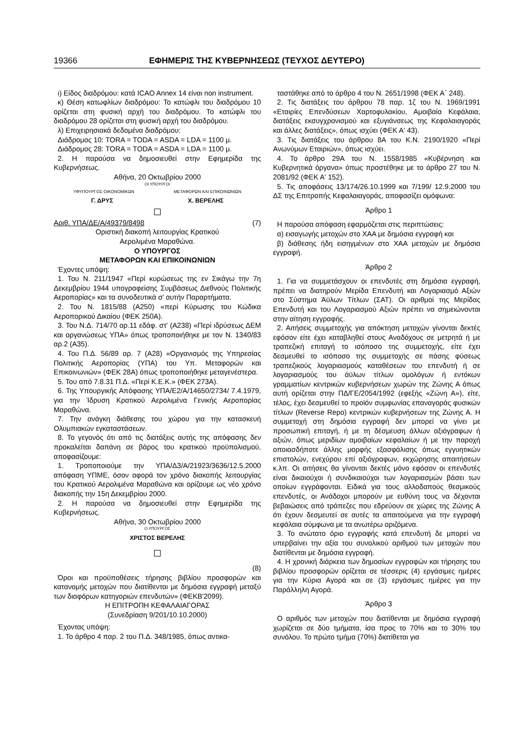19366 ΕΦΗΜΕΡΙΣ ΤΗΣ ΚΥΒΕΡΝΗΣΕΩΣ (ΤΕΥΧΟΣ ΔΕΥΤΕΡΟ)
ι) Είδος διαδρόμου: κατά ICAO Annex 14 είναι non instrument.
κ) Θέση κατωφλίων διαδρόμου: Το κατώφλι του διαδρόμου 10 ορίζεται στη φυσική αρχή του διαδρόμου. Το κατώφλι του διαδρόμου 28 ορίζεται στη φυσική αρχή του διαδρόμου.
λ) Επιχειρησιακά δεδομένα διαδρόμου:
Διάδρομος 10: TORA = TODA = ASDA = LDA = 1100 μ.
Διάδρομος 28: TORA = TODA = ASDA = LDA = 1100 μ.
2. Η παρούσα να δημοσιευθεί στην Εφημερίδα της Κυβερνήσεως.
Αθήνα, 20 Οκτωβρίου 2000
ΟΙ ΥΠΟΥΡΓΟΙ
ΥΦΥΠΟΥΡΓΟΣ ΟΙΚΟΝΟΜΙΚΩΝ ΜΕΤΑΦΟΡΩΝ ΚΑΙ ΕΠΙΚΟΙΝΩΝΙΩΝ
Γ. ΔΡΥΣ Χ. ΒΕΡΕΛΗΣ
Αριθ. ΥΠΑ/ΔΕ/Α/49379/8498 (7)
Οριστική διακοπή λειτουργίας Κρατικού
Αερολιμένα Μαραθώνα.
Ο ΥΠΟΥΡΓΟΣ
ΜΕΤΑΦΟΡΩΝ ΚΑΙ ΕΠΙΚΟΙΝΩΝΙΩΝ
Έχοντες υπόψη:
1. Του Ν. 211/1947 «Περί κυρώσεως της εν Σικάγω την 7η Δεκεμβρίου 1944 υπογραφείσης Συμβάσεως Διεθνούς Πολιτικής Αεροπορίας» και τα συνοδευτικά σ' αυτήν Παραρτήματα.
2. Του Ν. 1815/88 (Α250) «περί Κύρωσης του Κώδικα Αεροπορικού Δικαίου (ΦΕΚ 250Α).
3. Του Ν.Δ. 714/70 αρ.11 εδάφ. στ' (Α238) «Περί ιδρύσεως ΔΕΜ και οργανώσεως ΥΠΑ» όπως τροποποιήθηκε με τον Ν. 1340/83 αρ.2 (Α35).
4. Του Π.Δ. 56/89 αρ. 7 (Α28) «Οργανισμός της Υπηρεσίας Πολιτικής Αεροπορίας (ΥΠΑ) του Υπ. Μεταφορών και Επικοινωνιών» (ΦΕΚ 28Α) όπως τροποποιήθηκε μεταγενέστερα.
5. Του από 7.8.31 Π.Δ. «Περί Κ.Ε.Κ.» (ΦΕΚ 273Α).
6. Της Υπουργικής Απόφασης ΥΠΑ/Ε2/Α/14650/2734/ 7.4.1979, για την Ίδρυση Κρατικού Αερολιμένα Γενικής Αεροπορίας Μαραθώνα.
7. Την ανάγκη διάθεσης του χώρου για την κατασκευή Ολυμπιακών εγκαταστάσεων.
8. Το γεγονός ότι από τις διατάξεις αυτής της απόφασης δεν προκαλείται δαπάνη σε βάρος του κρατικού προϋπολισμού, αποφασίζουμε:
1. Τροποποιούμε την ΥΠΑ/Δ3/Α/21923/3636/12.5.2000 απόφαση ΥΠΜΕ, όσον αφορά τον χρόνο διακοπής λειτουργίας του Κρατικού Αερολιμένα Μαραθώνα και ορίζουμε ως νέο χρόνο διακοπής την 15η Δεκεμβρίου 2000.
2. Η παρούσα να δημοσιευθεί στην Εφημερίδα της Κυβερνήσεως.
Αθήνα, 30 Οκτωβρίου 2000
Ο ΥΠΟΥΡΓΟΣ
ΧΡΙΣΤΟΣ ΒΕΡΕΛΗΣ
(8)
Όροι και προϋποθέσεις τήρησης βιβλίου προσφορών και κατανομής μετοχών που διατίθενται με δημόσια εγγραφή μεταξύ των διαφόρων κατηγοριών επενδυτών» (ΦΕΚΒ'2099).
Η ΕΠΙΤΡΟΠΗ ΚΕΦΑΛΑΙΑΓΟΡΑΣ
(Συνεδρίαση 9/201/10.10.2000)
Έχοντας υπόψη:
1. Το άρθρο 4 παρ. 2 του Π.Δ. 348/1985, όπως αντικα-
ταστάθηκε από το άρθρο 4 του Ν. 2651/1998 (ΦΕΚ Α΄ 248).
2. Τις διατάξεις του άρθρου 78 παρ. 1ζ του Ν. 1969/1991 «Εταιρίες Επενδύσεων Χαρτοφυλακίου, Αμοιβαία Κεφάλαια, διατάξεις εκσυγχρονισμού και εξυγιάνσεως της Κεφαλαιαγοράς και άλλες διατάξεις», όπως ισχύει (ΦΕΚ Α' 43).
3. Τις διατάξεις του άρθρου 8Α του Κ.Ν. 2190/1920 «Περί Ανωνύμων Εταιριών», όπως ισχύει.
4. Το άρθρο 29Α του Ν. 1558/1985 «Κυβέρνηση και Κυβερνητικά όργανα» όπως προστέθηκε με το άρθρο 27 του Ν. 2081/92 (ΦΕΚ Α' 152).
5. Τις αποφάσεις 13/174/26.10.1999 και 7/199/ 12.9.2000 του ΔΣ της Επιτροπής Κεφαλαιαγοράς, αποφασίζει ομόφωνα:
Άρθρο 1
Η παρούσα απόφαση εφαρμόζεται στις περιπτώσεις:
α) εισαγωγής μετοχών στο ΧΑΑ με δημόσια εγγραφή και
β) διάθεσης ήδη εισηγμένων στο ΧΑΑ μετοχών με δημόσια εγγραφή.
Άρθρο 2
1. Για να συμμετάσχουν οι επενδυτές στη δημόσια εγγραφή, πρέπει να διατηρούν Μερίδα Επενδυτή και Λογαριασμό Αξιών στο Σύστημα Άϋλων Τίτλων (ΣΑΤ). Οι αριθμοί της Μερίδας Επενδυτή και του Λογαριασμού Αξιών πρέπει να σημειώνονται στην αίτηση εγγραφής.
2. Αιτήσεις συμμετοχής για απόκτηση μετοχών γίνονται δεκτές εφόσον είτε έχει καταβληθεί στους Αναδόχους σε μετρητά ή με τραπεζική επιταγή το ισόποσο της συμμετοχής, είτε έχει δεσμευθεί το ισόποσο της συμμετοχής σε πάσης φύσεως τραπεζικούς λογαριασμούς καταθέσεων του επενδυτή ή σε λογαριασμούς του άϋλων τίτλων ομολόγων ή εντόκων γραμματίων κεντρικών κυβερνήσεων χωρών της Ζώνης Α όπως αυτή ορίζεται στην ΠΔ/ΓΕ/2054/1992 (εφεξής «Ζώνη Α»), είτε, τέλος, έχει δεσμευθεί το προϊόν συμφωνίας επαναγοράς φυσικών τίτλων (Reverse Repo) κεντρικών κυβερνήσεων της Ζώνης Α. Η συμμετοχή στη δημόσια εγγραφή δεν μπορεί να γίνει με προσωπική επιταγή, ή με τη δέσμευση άλλων αξιόγραφων ή αξιών, όπως μεριδίων αμοιβαίων κεφαλαίων ή με την παροχή οποιασδήποτε άλλης μορφής εξασφάλισης όπως εγγυητικών επιστολών, ενεχύρου επί αξιόγραφων, εκχώρησης απαιτήσεων κ.λπ. Οι αιτήσεις θα γίνονται δεκτές μόνο εφόσον οι επενδυτές είναι δικαιούχοι ή συνδικαιούχοι των λογαριασμών βάσει των οποίων εγγράφονται. Ειδικά για τους αλλοδαπούς θεσμικούς επενδυτές, οι Ανάδοχοι μπορούν με ευθύνη τους να δέχονται βεβαιώσεις από τράπεζες που εδρεύουν σε χώρες της Ζώνης Α ότι έχουν δεσμευτεί σε αυτές τα απαιτούμενα για την εγγραφή κεφάλαια σύμφωνα με τα ανωτέρω οριζόμενα.
3. Το ανώτατο όριο εγγραφής κατά επενδυτή δε μπορεί να υπερβαίνει την αξία του συνολικού αριθμού των μετοχών που διατίθενται με δημόσια εγγραφή.
4. Η χρονική διάρκεια των δημοσίων εγγραφών και τήρησης του βιβλίου προσφορών ορίζεται σε τέσσερις (4) εργάσιμες ημέρες για την Κύρια Αγορά και σε (3) εργάσιμες ημέρες για την Παράλληλη Αγορά.
Άρθρο 3
Ο αριθμός των μετοχών που διατίθενται με δημόσια εγγραφή χωρίζεται σε δύο τμήματα, ίσα προς το 70% και το 30% του συνόλου. Το πρώτο τμήμα (70%) διατίθεται για